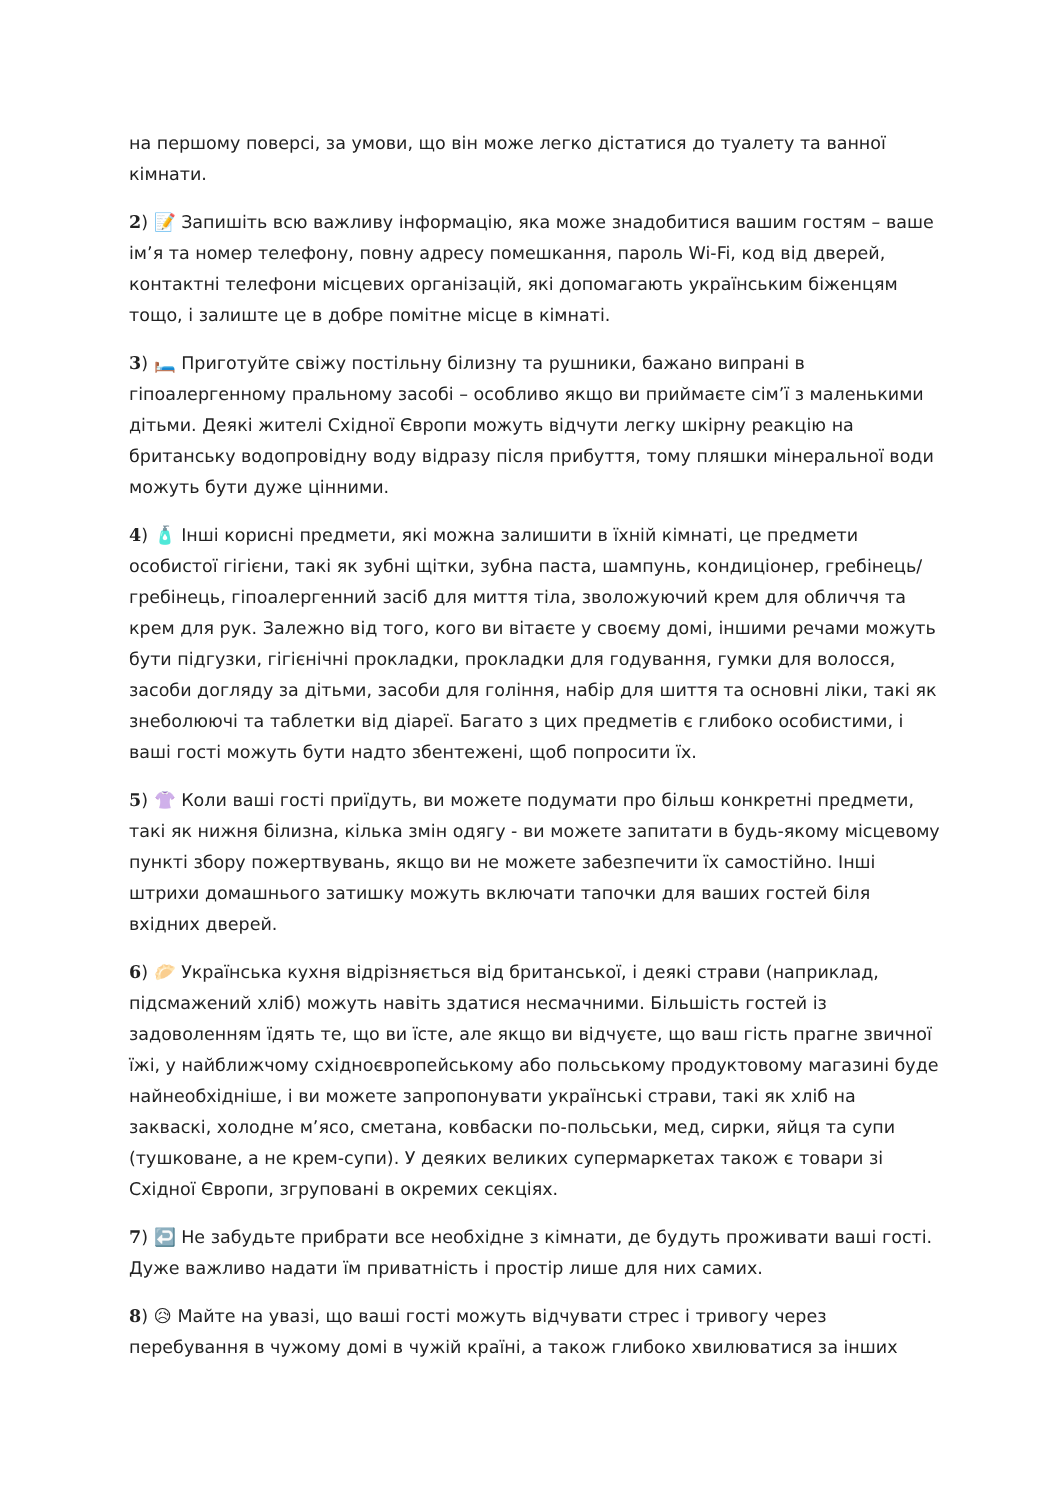на першому поверсі, за умови, що він може легко дістатися до туалету та ванної кімнати.
2) 📝 Запишіть всю важливу інформацію, яка може знадобитися вашим гостям – ваше ім’я та номер телефону, повну адресу помешкання, пароль Wi-Fi, код від дверей, контактні телефони місцевих організацій, які допомагають українським біженцям тощо, і залиште це в добре помітне місце в кімнаті.
3) 🛏️ Приготуйте свіжу постільну білизну та рушники, бажано випрані в гіпоалергенному пральному засобі – особливо якщо ви приймаєте сім’ї з маленькими дітьми. Деякі жителі Східної Європи можуть відчути легку шкірну реакцію на британську водопровідну воду відразу після прибуття, тому пляшки мінеральної води можуть бути дуже цінними.
4) 🧴 Інші корисні предмети, які можна залишити в їхній кімнаті, це предмети особистої гігієни, такі як зубні щітки, зубна паста, шампунь, кондиціонер, гребінець/гребінець, гіпоалергенний засіб для миття тіла, зволожуючий крем для обличчя та крем для рук. Залежно від того, кого ви вітаєте у своєму домі, іншими речами можуть бути підгузки, гігієнічні прокладки, прокладки для годування, гумки для волосся, засоби догляду за дітьми, засоби для гоління, набір для шиття та основні ліки, такі як знеболюючі та таблетки від діареї. Багато з цих предметів є глибоко особистими, і ваші гості можуть бути надто збентежені, щоб попросити їх.
5) 👚 Коли ваші гості приїдуть, ви можете подумати про більш конкретні предмети, такі як нижня білизна, кілька змін одягу - ви можете запитати в будь-якому місцевому пункті збору пожертвувань, якщо ви не можете забезпечити їх самостійно. Інші штрихи домашнього затишку можуть включати тапочки для ваших гостей біля вхідних дверей.
6) 🥟 Українська кухня відрізняється від британської, і деякі страви (наприклад, підсмажений хліб) можуть навіть здатися несмачними. Більшість гостей із задоволенням їдять те, що ви їсте, але якщо ви відчуєте, що ваш гість прагне звичної їжі, у найближчому східноєвропейському або польському продуктовому магазині буде найнеобхідніше, і ви можете запропонувати українські страви, такі як хліб на закваскі, холодне м’ясо, сметана, ковбаски по-польськи, мед, сирки, яйця та супи (тушковане, а не крем-супи). У деяких великих супермаркетах також є товари зі Східної Європи, згруповані в окремих секціях.
7) ↩️ Не забудьте прибрати все необхідне з кімнати, де будуть проживати ваші гості. Дуже важливо надати їм приватність і простір лише для них самих.
8) 😥 Майте на увазі, що ваші гості можуть відчувати стрес і тривогу через перебування в чужому домі в чужій країні, а також глибоко хвилюватися за інших